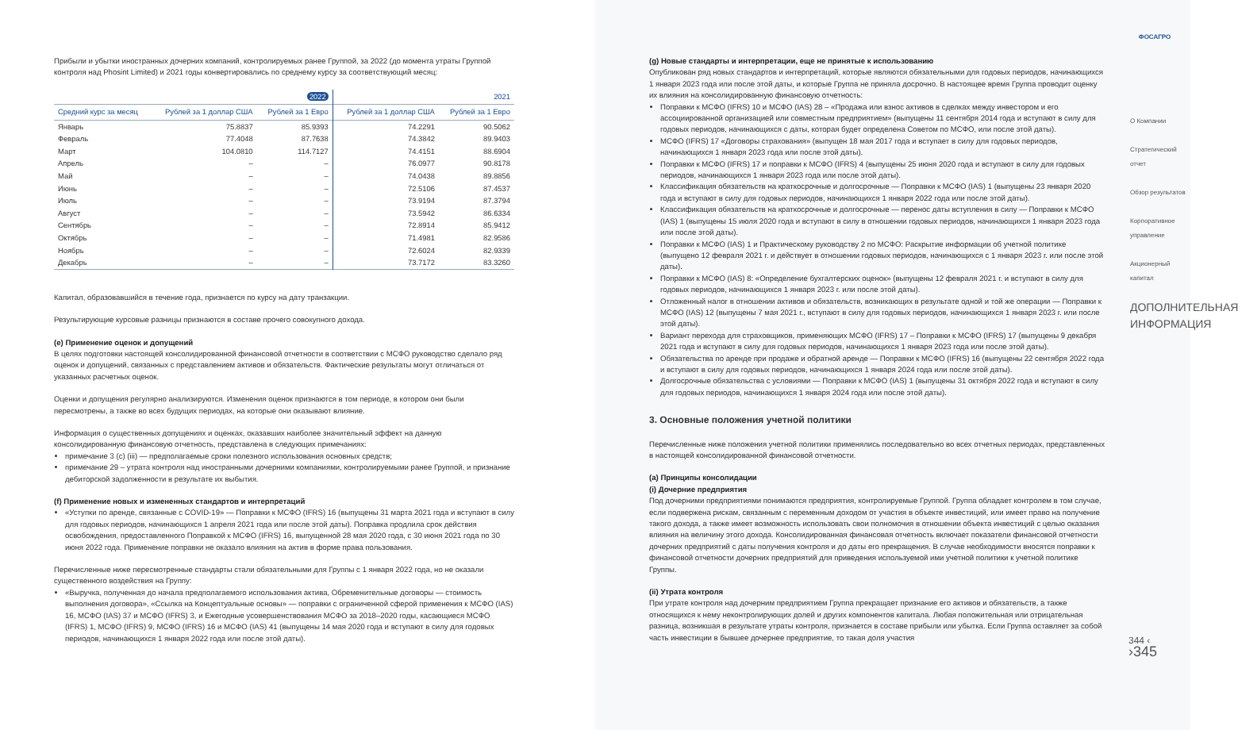Прибыли и убытки иностранных дочерних компаний, контролируемых ранее Группой, за 2022 (до момента утраты Группой контроля над Phosint Limited) и 2021 годы конвертировались по среднему курсу за соответствующий месяц:
| | | 2022 | | 2021 |
| --- | --- | --- | --- | --- |
| Средний курс за месяц | Рублей за 1 доллар США | Рублей за 1 Евро | Рублей за 1 доллар США | Рублей за 1 Евро |
| Январь | 75.8837 | 85.9393 | 74.2291 | 90.5062 |
| Февраль | 77.4048 | 87.7638 | 74.3842 | 89.9403 |
| Март | 104.0810 | 114.7127 | 74.4151 | 88.6904 |
| Апрель | – | – | 76.0977 | 90.8178 |
| Май | – | – | 74.0438 | 89.8856 |
| Июнь | – | – | 72.5106 | 87.4537 |
| Июль | – | – | 73.9194 | 87.3794 |
| Август | – | – | 73.5942 | 86.6334 |
| Сентябрь | – | – | 72.8914 | 85.9412 |
| Октябрь | – | – | 71.4981 | 82.9586 |
| Ноябрь | – | – | 72.6024 | 82.9339 |
| Декабрь | – | – | 73.7172 | 83.3260 |
Капитал, образовавшийся в течение года, признается по курсу на дату транзакции.
Результирующие курсовые разницы признаются в составе прочего совокупного дохода.
(e) Применение оценок и допущений
В целях подготовки настоящей консолидированной финансовой отчетности в соответствии с МСФО руководство сделало ряд оценок и допущений, связанных с представлением активов и обязательств. Фактические результаты могут отличаться от указанных расчетных оценок.
Оценки и допущения регулярно анализируются. Изменения оценок признаются в том периоде, в котором они были пересмотрены, а также во всех будущих периодах, на которые они оказывают влияние.
Информация о существенных допущениях и оценках, оказавших наиболее значительный эффект на данную консолидированную финансовую отчетность, представлена в следующих примечаниях:
примечание 3 (c) (iii) — предполагаемые сроки полезного использования основных средств;
примечание 29 – утрата контроля над иностранными дочерними компаниями, контролируемыми ранее Группой, и признание дебиторской задолженности в результате их выбытия.
(f) Применение новых и измененных стандартов и интерпретаций
«Уступки по аренде, связанные с COVID-19» — Поправки к МСФО (IFRS) 16 (выпущены 31 марта 2021 года и вступают в силу для годовых периодов, начинающихся 1 апреля 2021 года или после этой даты). Поправка продлила срок действия освобождения, предоставленного Поправкой к МСФО (IFRS) 16, выпущенной 28 мая 2020 года, с 30 июня 2021 года по 30 июня 2022 года. Применение поправки не оказало влияния на актив в форме права пользования.
Перечисленные ниже пересмотренные стандарты стали обязательными для Группы с 1 января 2022 года, но не оказали существенного воздействия на Группу:
«Выручка, полученная до начала предполагаемого использования актива, Обременительные договоры — стоимость выполнения договора», «Ссылка на Концептуальные основы» — поправки с ограниченной сферой применения к МСФО (IAS) 16, МСФО (IAS) 37 и МСФО (IFRS) 3, и Ежегодные усовершенствования МСФО за 2018–2020 годы, касающиеся МСФО (IFRS) 1, МСФО (IFRS) 9, МСФО (IFRS) 16 и МСФО (IAS) 41 (выпущены 14 мая 2020 года и вступают в силу для годовых периодов, начинающихся 1 января 2022 года или после этой даты).
(g) Новые стандарты и интерпретации, еще не принятые к использованию
Опубликован ряд новых стандартов и интерпретаций, которые являются обязательными для годовых периодов, начинающихся 1 января 2023 года или после этой даты, и которые Группа не приняла досрочно. В настоящее время Группа проводит оценку их влияния на консолидированную финансовую отчетность:
Поправки к МСФО (IFRS) 10 и МСФО (IAS) 28 – «Продажа или взнос активов в сделках между инвестором и его ассоциированной организацией или совместным предприятием» (выпущены 11 сентября 2014 года и вступают в силу для годовых периодов, начинающихся с даты, которая будет определена Советом по МСФО, или после этой даты).
МСФО (IFRS) 17 «Договоры страхования» (выпущен 18 мая 2017 года и вступает в силу для годовых периодов, начинающихся 1 января 2023 года или после этой даты).
Поправки к МСФО (IFRS) 17 и поправки к МСФО (IFRS) 4 (выпущены 25 июня 2020 года и вступают в силу для годовых периодов, начинающихся 1 января 2023 года или после этой даты).
Классификация обязательств на краткосрочные и долгосрочные — Поправки к МСФО (IAS) 1 (выпущены 23 января 2020 года и вступают в силу для годовых периодов, начинающихся 1 января 2022 года или после этой даты).
Классификация обязательств на краткосрочные и долгосрочные — перенос даты вступления в силу — Поправки к МСФО (IAS) 1 (выпущены 15 июля 2020 года и вступают в силу в отношении годовых периодов, начинающихся 1 января 2023 года или после этой даты).
Поправки к МСФО (IAS) 1 и Практическому руководству 2 по МСФО: Раскрытие информации об учетной политике (выпущено 12 февраля 2021 г. и действует в отношении годовых периодов, начинающихся с 1 января 2023 г. или после этой даты).
Поправки к МСФО (IAS) 8: «Определение бухгалтерских оценок» (выпущены 12 февраля 2021 г. и вступают в силу для годовых периодов, начинающихся 1 января 2023 г. или после этой даты).
Отложенный налог в отношении активов и обязательств, возникающих в результате одной и той же операции — Поправки к МСФО (IAS) 12 (выпущены 7 мая 2021 г., вступают в силу для годовых периодов, начинающихся 1 января 2023 г. или после этой даты).
Вариант перехода для страховщиков, применяющих МСФО (IFRS) 17 – Поправки к МСФО (IFRS) 17 (выпущены 9 декабря 2021 года и вступают в силу для годовых периодов, начинающихся 1 января 2023 года или после этой даты).
Обязательства по аренде при продаже и обратной аренде — Поправки к МСФО (IFRS) 16 (выпущены 22 сентября 2022 года и вступают в силу для годовых периодов, начинающихся 1 января 2024 года или после этой даты).
Долгосрочные обязательства с условиями — Поправки к МСФО (IAS) 1 (выпущены 31 октября 2022 года и вступают в силу для годовых периодов, начинающихся 1 января 2024 года или после этой даты).
3. Основные положения учетной политики
Перечисленные ниже положения учетной политики применялись последовательно во всех отчетных периодах, представленных в настоящей консолидированной финансовой отчетности.
(a) Принципы консолидации
(i) Дочерние предприятия
Под дочерними предприятиями понимаются предприятия, контролируемые Группой. Группа обладает контролем в том случае, если подвержена рискам, связанным с переменным доходом от участия в объекте инвестиций, или имеет право на получение такого дохода, а также имеет возможность использовать свои полномочия в отношении объекта инвестиций с целью оказания влияния на величину этого дохода. Консолидированная финансовая отчетность включает показатели финансовой отчетности дочерних предприятий с даты получения контроля и до даты его прекращения. В случае необходимости вносятся поправки к финансовой отчетности дочерних предприятий для приведения используемой ими учетной политики к учетной политике Группы.
(ii) Утрата контроля
При утрате контроля над дочерним предприятием Группа прекращает признание его активов и обязательств, а также относящихся к нему неконтролирующих долей и других компонентов капитала. Любая положительная или отрицательная разница, возникшая в результате утраты контроля, признается в составе прибыли или убытка. Если Группа оставляет за собой часть инвестиции в бывшее дочернее предприятие, то такая доля участия
ФОСАГРО
О Компании
Стратегический отчет
Обзор результатов
Корпоративное управление
Акционерный капитал
ДОПОЛНИТЕЛЬНАЯ ИНФОРМАЦИЯ
344 ‹
›345